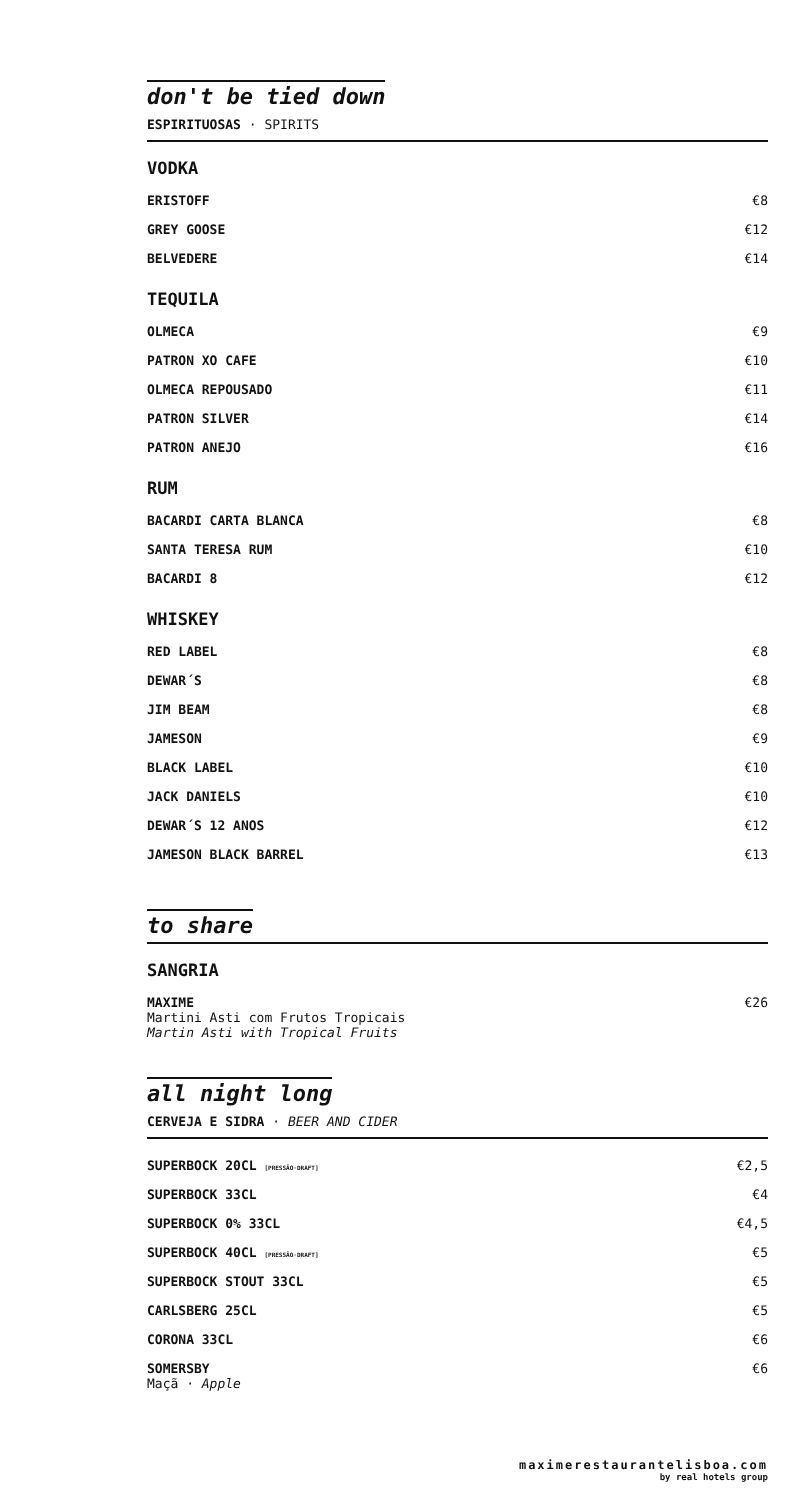don't be tied down
ESPIRITUOSAS · SPIRITS
VODKA
| ERISTOFF | €8 |
| GREY GOOSE | €12 |
| BELVEDERE | €14 |
TEQUILA
| OLMECA | €9 |
| PATRON XO CAFE | €10 |
| OLMECA REPOUSADO | €11 |
| PATRON SILVER | €14 |
| PATRON ANEJO | €16 |
RUM
| BACARDI CARTA BLANCA | €8 |
| SANTA TERESA RUM | €10 |
| BACARDI 8 | €12 |
WHISKEY
| RED LABEL | €8 |
| DEWAR´S | €8 |
| JIM BEAM | €8 |
| JAMESON | €9 |
| BLACK LABEL | €10 |
| JACK DANIELS | €10 |
| DEWAR´S 12 ANOS | €12 |
| JAMESON BLACK BARREL | €13 |
to share
SANGRIA
| MAXIME Martini Asti com Frutos Tropicais Martin Asti with Tropical Fruits | €26 |
all night long
CERVEJA E SIDRA · BEER AND CIDER
| SUPERBOCK 20CL [PRESSÃO·DRAFT] | €2,5 |
| SUPERBOCK 33CL | €4 |
| SUPERBOCK 0% 33CL | €4,5 |
| SUPERBOCK 40CL [PRESSÃO·DRAFT] | €5 |
| SUPERBOCK STOUT 33CL | €5 |
| CARLSBERG 25CL | €5 |
| CORONA 33CL | €6 |
| SOMERSBY Maçã · Apple | €6 |
maximerestaurantelisboa.com
by real hotels group